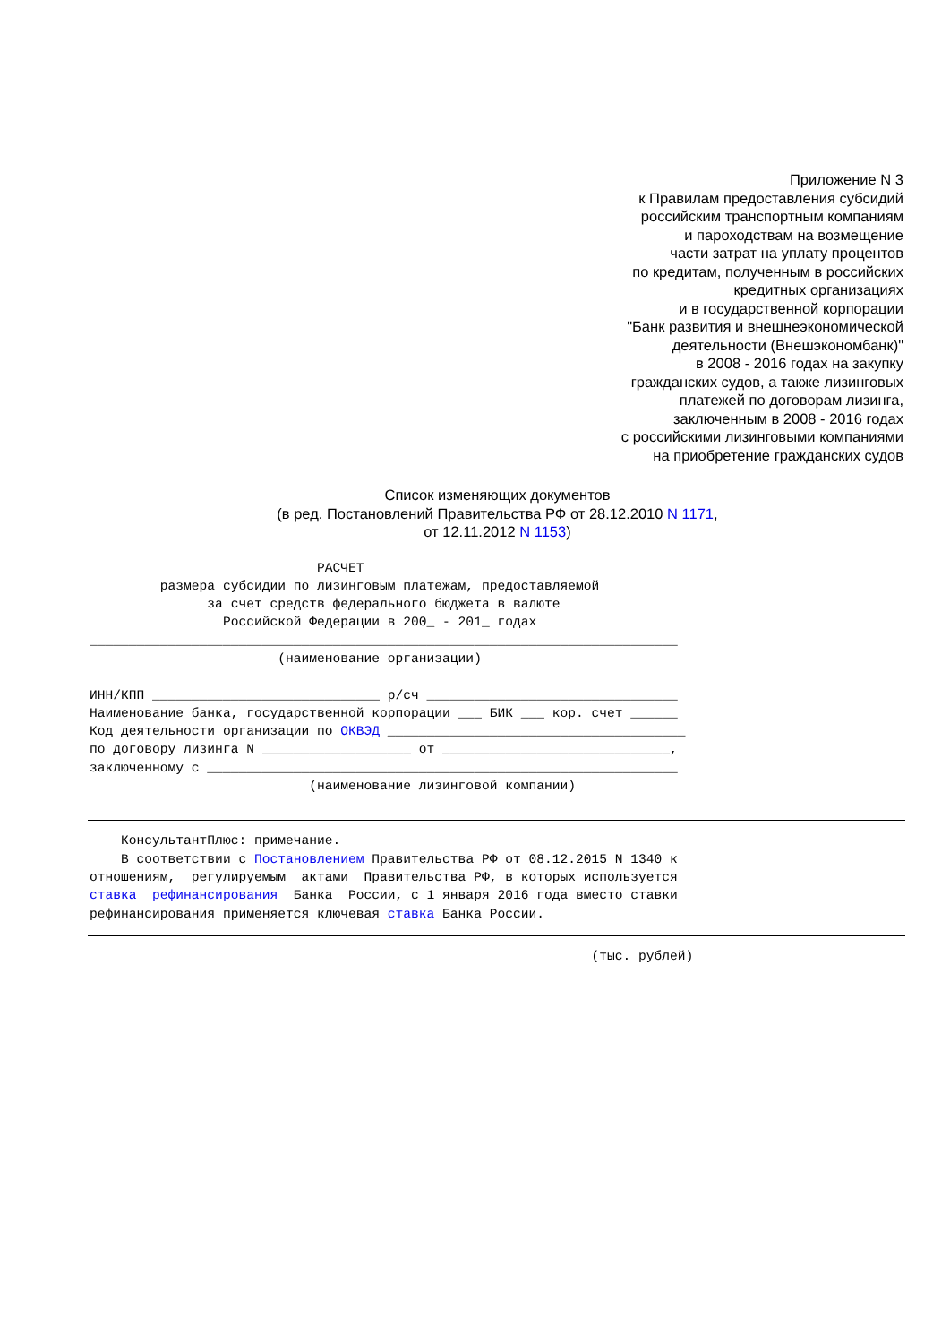Приложение N 3
к Правилам предоставления субсидий
российским транспортным компаниям
и пароходствам на возмещение
части затрат на уплату процентов
по кредитам, полученным в российских
кредитных организациях
и в государственной корпорации
"Банк развития и внешнеэкономической
деятельности (Внешэкономбанк)"
в 2008 - 2016 годах на закупку
гражданских судов, а также лизинговых
платежей по договорам лизинга,
заключенным в 2008 - 2016 годах
с российскими лизинговыми компаниями
на приобретение гражданских судов
Список изменяющих документов
(в ред. Постановлений Правительства РФ от 28.12.2010 N 1171,
от 12.11.2012 N 1153)
                             РАСЧЕТ
         размера субсидии по лизинговым платежам, предоставляемой
               за счет средств федерального бюджета в валюте
                 Российской Федерации в 200_ - 201_ годах
___________________________________________________________________________
                        (наименование организации)

ИНН/КПП _____________________________ р/сч ________________________________
Наименование банка, государственной корпорации ___ БИК ___ кор. счет ______
Код деятельности организации по ОКВЭД ______________________________________
по договору лизинга N ___________________ от _____________________________,
заключенному с ____________________________________________________________
                            (наименование лизинговой компании)
    КонсультантПлюс: примечание.
    В соответствии с Постановлением Правительства РФ от 08.12.2015 N 1340 к
отношениям,  регулируемым  актами  Правительства РФ, в которых используется
ставка  рефинансирования  Банка  России, с 1 января 2016 года вместо ставки
рефинансирования применяется ключевая ставка Банка России.
                                                                (тыс. рублей)